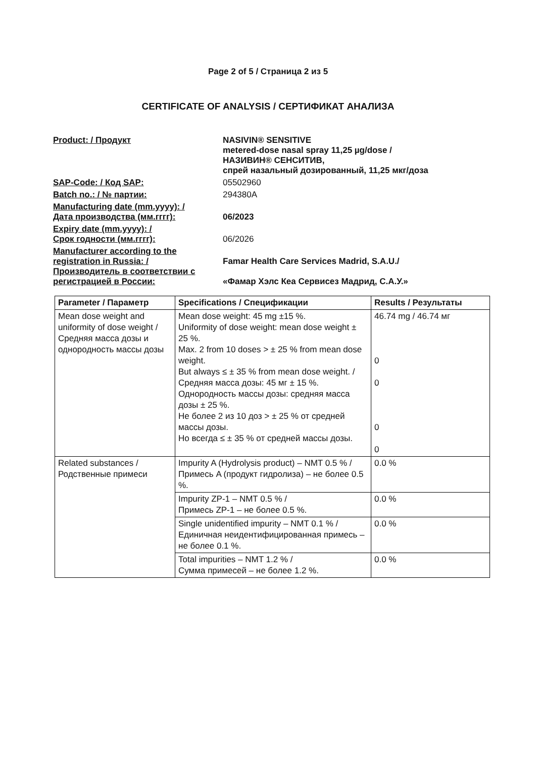Page 2 of 5 / Страница 2 из 5
CERTIFICATE OF ANALYSIS / СЕРТИФИКАТ АНАЛИЗА
Product: / Продукт NASIVIN® SENSITIVE
metered-dose nasal spray 11,25 µg/dose /
НАЗИВИН® СЕНСИТИВ,
спрей назальный дозированный, 11,25 мкг/доза
SAP-Code: / Код SAP: 05502960
Batch no.: / № партии: 294380A
Manufacturing date (mm.yyyy): /
Дата производства (мм.гггг):
06/2023
Expiry date (mm.yyyy): /
Срок годности (мм.гггг):
06/2026
Manufacturer according to the registration in Russia: /
Производитель в соответствии с регистрацией в России:
Famar Health Care Services Madrid, S.A.U./
«Фамар Хэлс Кеа Сервисез Мадрид, С.А.У.»
| Parameter / Параметр | Specifications / Спецификации | Results / Результаты |
| --- | --- | --- |
| Mean dose weight and uniformity of dose weight / Средняя масса дозы и однородность массы дозы | Mean dose weight: 45 mg ±15 %. Uniformity of dose weight: mean dose weight ± 25 %. Max. 2 from 10 doses > ± 25 % from mean dose weight. But always ≤ ± 35 % from mean dose weight. / Средняя масса дозы: 45 мг ± 15 %. Однородность массы дозы: средняя масса дозы ± 25 %. Не более 2 из 10 доз > ± 25 % от средней массы дозы. Но всегда ≤ ± 35 % от средней массы дозы. | 46.74 mg / 46.74 мг 0 0 0 0 |
| Related substances / Родственные примеси | Impurity A (Hydrolysis product) – NMT 0.5 % / Примесь A (продукт гидролиза) – не более 0.5 %. | 0.0 % |
| | Impurity ZP-1 – NMT 0.5 % / Примесь ZP-1 – не более 0.5 %. | 0.0 % |
| | Single unidentified impurity – NMT 0.1 % / Единичная неидентифицированная примесь – не более 0.1 %. | 0.0 % |
| | Total impurities – NMT 1.2 % / Сумма примесей – не более 1.2 %. | 0.0 % |